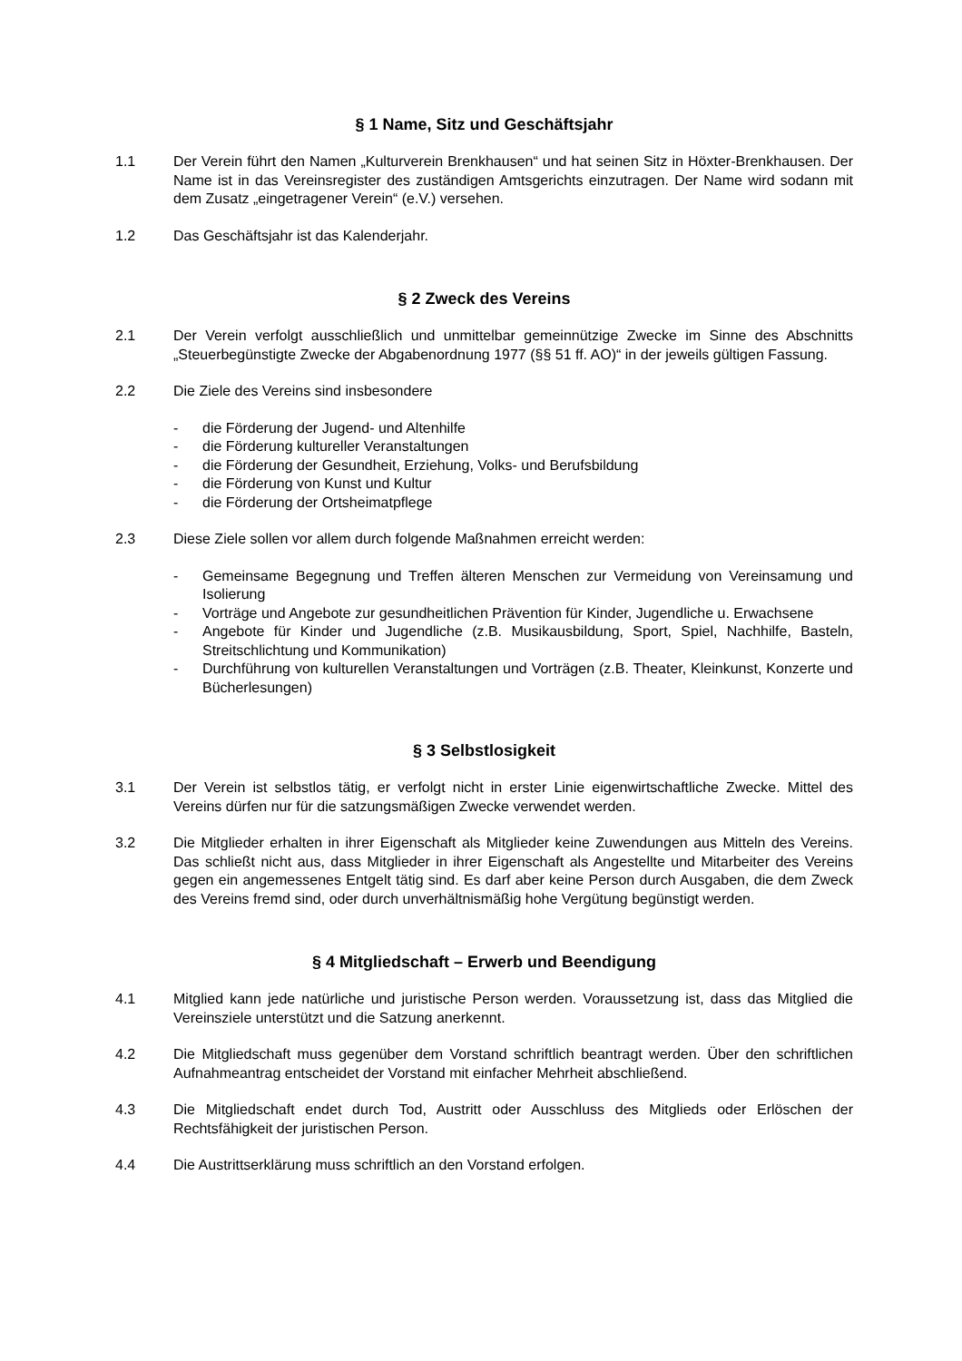§ 1 Name, Sitz und Geschäftsjahr
1.1 Der Verein führt den Namen „Kulturverein Brenkhausen“ und hat seinen Sitz in Höxter-Brenkhausen. Der Name ist in das Vereinsregister des zuständigen Amtsgerichts einzutragen. Der Name wird sodann mit dem Zusatz „eingetragener Verein“ (e.V.) versehen.
1.2 Das Geschäftsjahr ist das Kalenderjahr.
§ 2 Zweck des Vereins
2.1 Der Verein verfolgt ausschließlich und unmittelbar gemeinnützige Zwecke im Sinne des Abschnitts „Steuerbegünstigte Zwecke der Abgabenordnung 1977 (§§ 51 ff. AO)“ in der jeweils gültigen Fassung.
2.2 Die Ziele des Vereins sind insbesondere
- die Förderung der Jugend- und Altenhilfe
- die Förderung kultureller Veranstaltungen
- die Förderung der Gesundheit, Erziehung, Volks- und Berufsbildung
- die Förderung von Kunst und Kultur
- die Förderung der Ortsheimatpflege
2.3 Diese Ziele sollen vor allem durch folgende Maßnahmen erreicht werden:
- Gemeinsame Begegnung und Treffen älteren Menschen zur Vermeidung von Vereinsamung und Isolierung
- Vorträge und Angebote zur gesundheitlichen Prävention für Kinder, Jugendliche u. Erwachsene
- Angebote für Kinder und Jugendliche (z.B. Musikausbildung, Sport, Spiel, Nachhilfe, Basteln, Streitschlichtung und Kommunikation)
- Durchführung von kulturellen Veranstaltungen und Vorträgen (z.B. Theater, Kleinkunst, Konzerte und Bücherlesungen)
§ 3 Selbstlosigkeit
3.1 Der Verein ist selbstlos tätig, er verfolgt nicht in erster Linie eigenwirtschaftliche Zwecke. Mittel des Vereins dürfen nur für die satzungsmäßigen Zwecke verwendet werden.
3.2 Die Mitglieder erhalten in ihrer Eigenschaft als Mitglieder keine Zuwendungen aus Mitteln des Vereins. Das schließt nicht aus, dass Mitglieder in ihrer Eigenschaft als Angestellte und Mitarbeiter des Vereins gegen ein angemessenes Entgelt tätig sind. Es darf aber keine Person durch Ausgaben, die dem Zweck des Vereins fremd sind, oder durch unverhältnismäßig hohe Vergütung begünstigt werden.
§ 4 Mitgliedschaft – Erwerb und Beendigung
4.1 Mitglied kann jede natürliche und juristische Person werden. Voraussetzung ist, dass das Mitglied die Vereinsziele unterstützt und die Satzung anerkennt.
4.2 Die Mitgliedschaft muss gegenüber dem Vorstand schriftlich beantragt werden. Über den schriftlichen Aufnahmeantrag entscheidet der Vorstand mit einfacher Mehrheit abschließend.
4.3 Die Mitgliedschaft endet durch Tod, Austritt oder Ausschluss des Mitglieds oder Erlöschen der Rechtsfähigkeit der juristischen Person.
4.4 Die Austrittserklärung muss schriftlich an den Vorstand erfolgen.